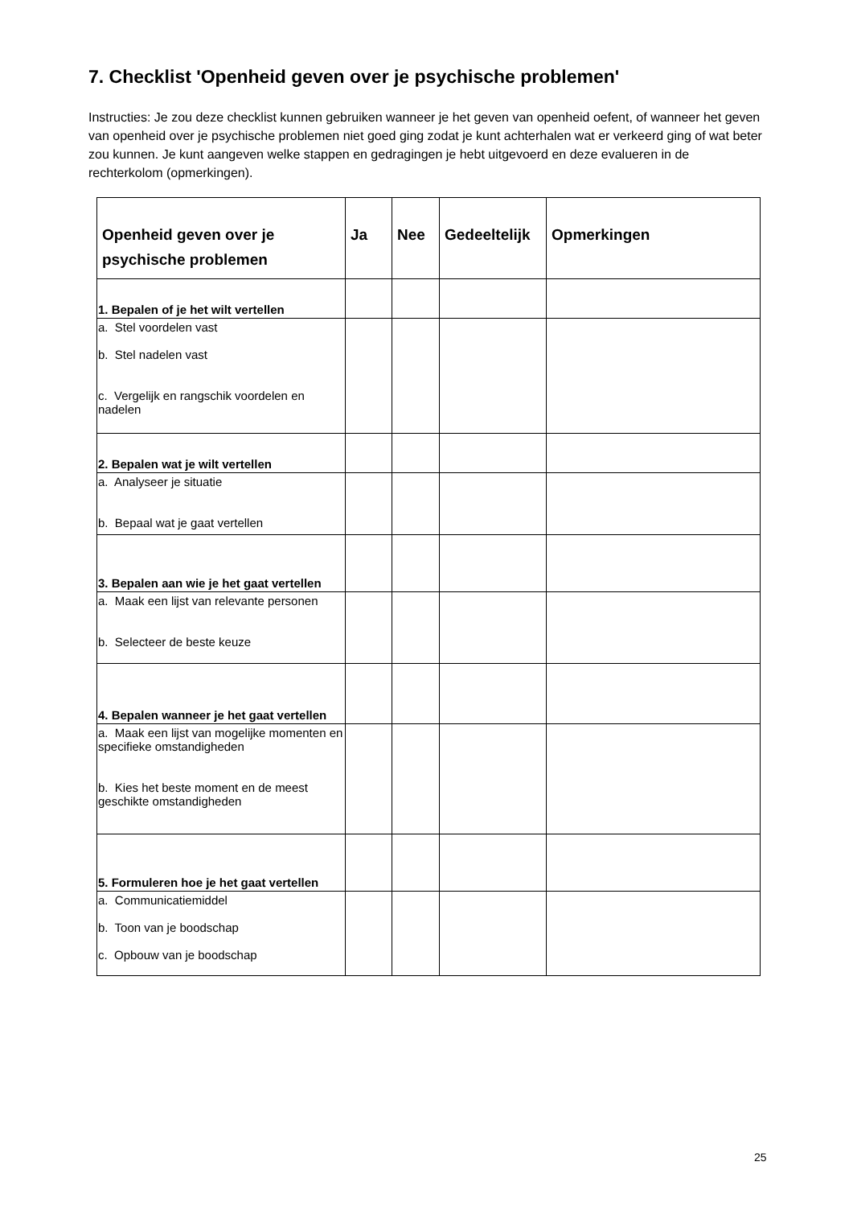7. Checklist 'Openheid geven over je psychische problemen'
Instructies: Je zou deze checklist kunnen gebruiken wanneer je het geven van openheid oefent, of wanneer het geven van openheid over je psychische problemen niet goed ging zodat je kunt achterhalen wat er verkeerd ging of wat beter zou kunnen. Je kunt aangeven welke stappen en gedragingen je hebt uitgevoerd en deze evalueren in de rechterkolom (opmerkingen).
| Openheid geven over je psychische problemen | Ja | Nee | Gedeeltelijk | Opmerkingen |
| --- | --- | --- | --- | --- |
| 1. Bepalen of je het wilt vertellen | | | | |
| a. Stel voordelen vast b. Stel nadelen vast c. Vergelijk en rangschik voordelen en nadelen | | | | |
| 2. Bepalen wat je wilt vertellen | | | | |
| a. Analyseer je situatie b. Bepaal wat je gaat vertellen | | | | |
| 3. Bepalen aan wie je het gaat vertellen | | | | |
| a. Maak een lijst van relevante personen b. Selecteer de beste keuze | | | | |
| 4. Bepalen wanneer je het gaat vertellen | | | | |
| a. Maak een lijst van mogelijke momenten en specifieke omstandigheden b. Kies het beste moment en de meest geschikte omstandigheden | | | | |
| 5. Formuleren hoe je het gaat vertellen | | | | |
| a. Communicatiemiddel b. Toon van je boodschap c. Opbouw van je boodschap | | | | |
25